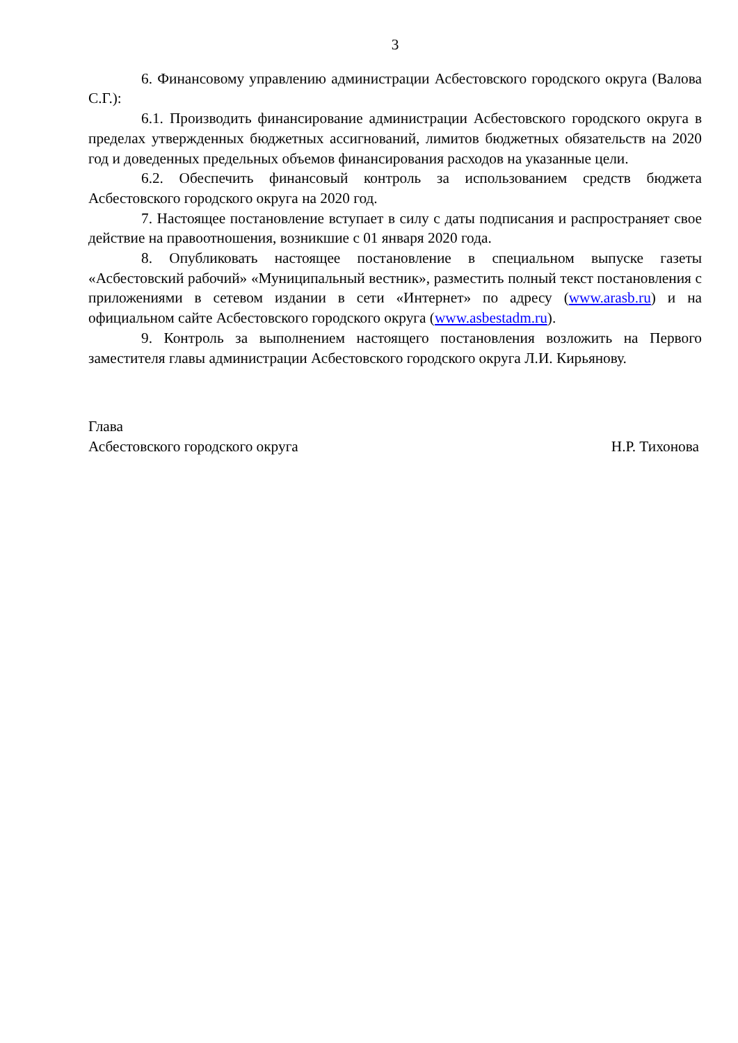3
6. Финансовому управлению администрации Асбестовского городского округа (Валова С.Г.):
6.1. Производить финансирование администрации Асбестовского городского округа в пределах утвержденных бюджетных ассигнований, лимитов бюджетных обязательств на 2020 год и доведенных предельных объемов финансирования расходов на указанные цели.
6.2. Обеспечить финансовый контроль за использованием средств бюджета Асбестовского городского округа на 2020 год.
7. Настоящее постановление вступает в силу с даты подписания и распространяет свое действие на правоотношения, возникшие с 01 января 2020 года.
8. Опубликовать настоящее постановление в специальном выпуске газеты «Асбестовский рабочий» «Муниципальный вестник», разместить полный текст постановления с приложениями в сетевом издании в сети «Интернет» по адресу (www.arasb.ru) и на официальном сайте Асбестовского городского округа (www.asbestadm.ru).
9. Контроль за выполнением настоящего постановления возложить на Первого заместителя главы администрации Асбестовского городского округа Л.И. Кирьянову.
Глава
Асбестовского городского округа Н.Р. Тихонова